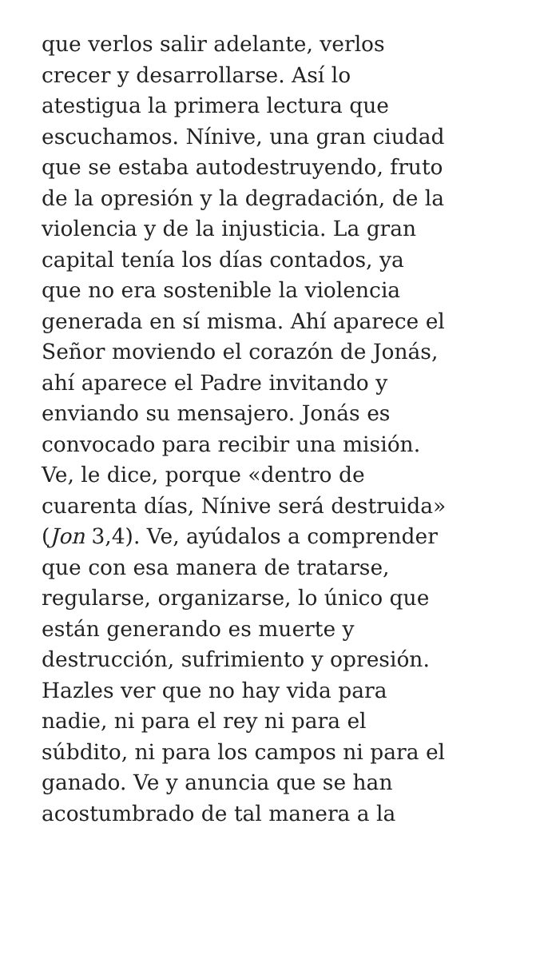que verlos salir adelante, verlos
crecer y desarrollarse. Así lo
atestigua la primera lectura que
escuchamos. Nínive, una gran ciudad
que se estaba autodestruyendo, fruto
de la opresión y la degradación, de la
violencia y de la injusticia. La gran
capital tenía los días contados, ya
que no era sostenible la violencia
generada en sí misma. Ahí aparece el
Señor moviendo el corazón de Jonás,
ahí aparece el Padre invitando y
enviando su mensajero. Jonás es
convocado para recibir una misión.
Ve, le dice, porque «dentro de
cuarenta días, Nínive será destruida»
(Jon 3,4). Ve, ayúdalos a comprender
que con esa manera de tratarse,
regularse, organizarse, lo único que
están generando es muerte y
destrucción, sufrimiento y opresión.
Hazles ver que no hay vida para
nadie, ni para el rey ni para el
súbdito, ni para los campos ni para el
ganado. Ve y anuncia que se han
acostumbrado de tal manera a la